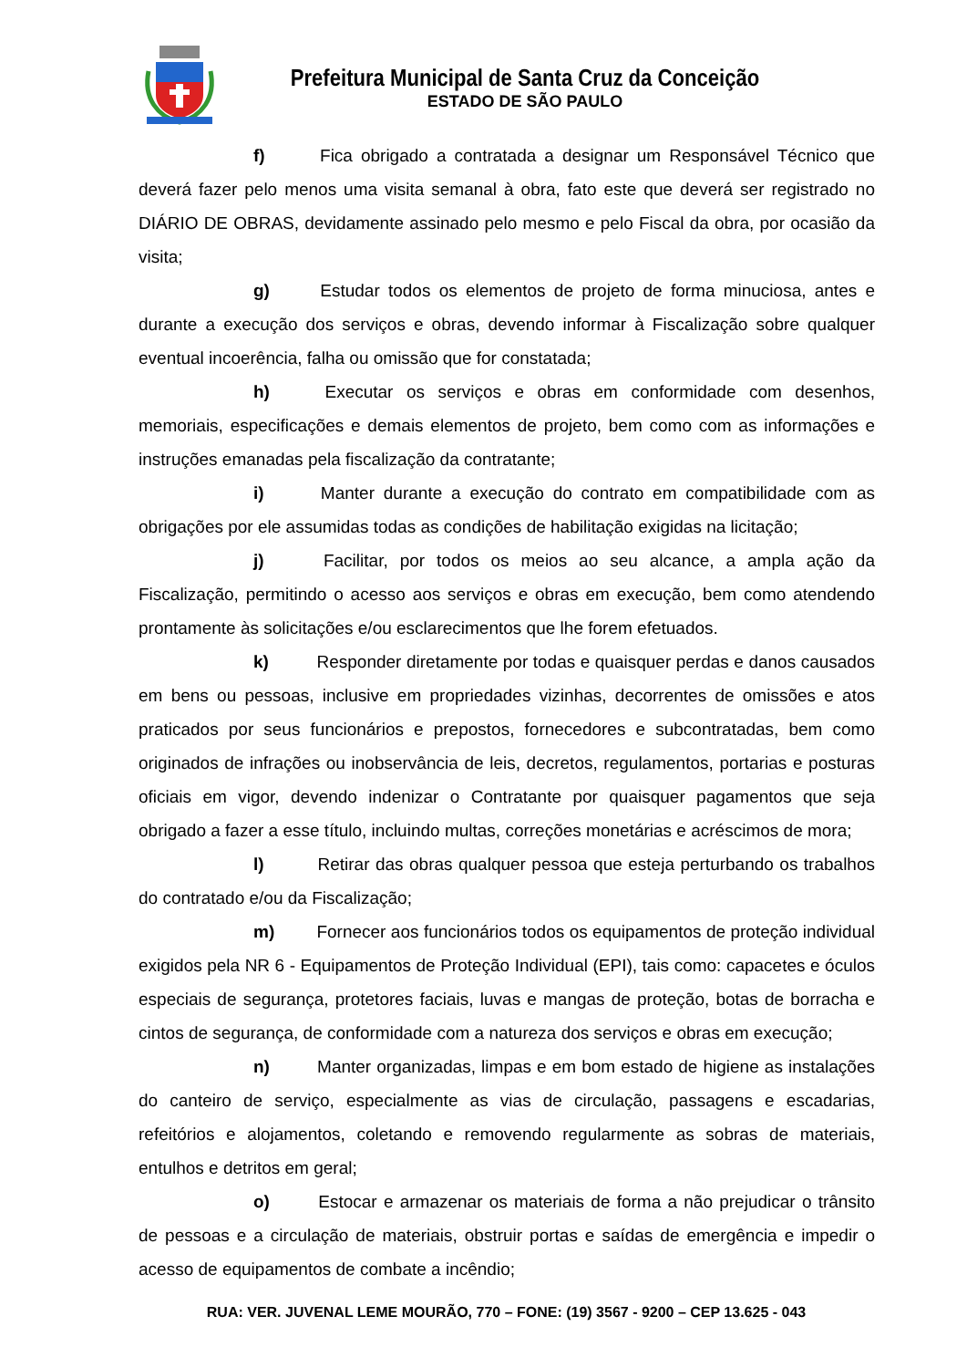Prefeitura Municipal de Santa Cruz da Conceição
ESTADO DE SÃO PAULO
f) Fica obrigado a contratada a designar um Responsável Técnico que deverá fazer pelo menos uma visita semanal à obra, fato este que deverá ser registrado no DIÁRIO DE OBRAS, devidamente assinado pelo mesmo e pelo Fiscal da obra, por ocasião da visita;
g) Estudar todos os elementos de projeto de forma minuciosa, antes e durante a execução dos serviços e obras, devendo informar à Fiscalização sobre qualquer eventual incoerência, falha ou omissão que for constatada;
h) Executar os serviços e obras em conformidade com desenhos, memoriais, especificações e demais elementos de projeto, bem como com as informações e instruções emanadas pela fiscalização da contratante;
i) Manter durante a execução do contrato em compatibilidade com as obrigações por ele assumidas todas as condições de habilitação exigidas na licitação;
j) Facilitar, por todos os meios ao seu alcance, a ampla ação da Fiscalização, permitindo o acesso aos serviços e obras em execução, bem como atendendo prontamente às solicitações e/ou esclarecimentos que lhe forem efetuados.
k) Responder diretamente por todas e quaisquer perdas e danos causados em bens ou pessoas, inclusive em propriedades vizinhas, decorrentes de omissões e atos praticados por seus funcionários e prepostos, fornecedores e subcontratadas, bem como originados de infrações ou inobservância de leis, decretos, regulamentos, portarias e posturas oficiais em vigor, devendo indenizar o Contratante por quaisquer pagamentos que seja obrigado a fazer a esse título, incluindo multas, correções monetárias e acréscimos de mora;
l) Retirar das obras qualquer pessoa que esteja perturbando os trabalhos do contratado e/ou da Fiscalização;
m) Fornecer aos funcionários todos os equipamentos de proteção individual exigidos pela NR 6 - Equipamentos de Proteção Individual (EPI), tais como: capacetes e óculos especiais de segurança, protetores faciais, luvas e mangas de proteção, botas de borracha e cintos de segurança, de conformidade com a natureza dos serviços e obras em execução;
n) Manter organizadas, limpas e em bom estado de higiene as instalações do canteiro de serviço, especialmente as vias de circulação, passagens e escadarias, refeitórios e alojamentos, coletando e removendo regularmente as sobras de materiais, entulhos e detritos em geral;
o) Estocar e armazenar os materiais de forma a não prejudicar o trânsito de pessoas e a circulação de materiais, obstruir portas e saídas de emergência e impedir o acesso de equipamentos de combate a incêndio;
RUA: VER. JUVENAL LEME MOURÃO, 770 – FONE: (19) 3567 - 9200 – CEP 13.625 - 043